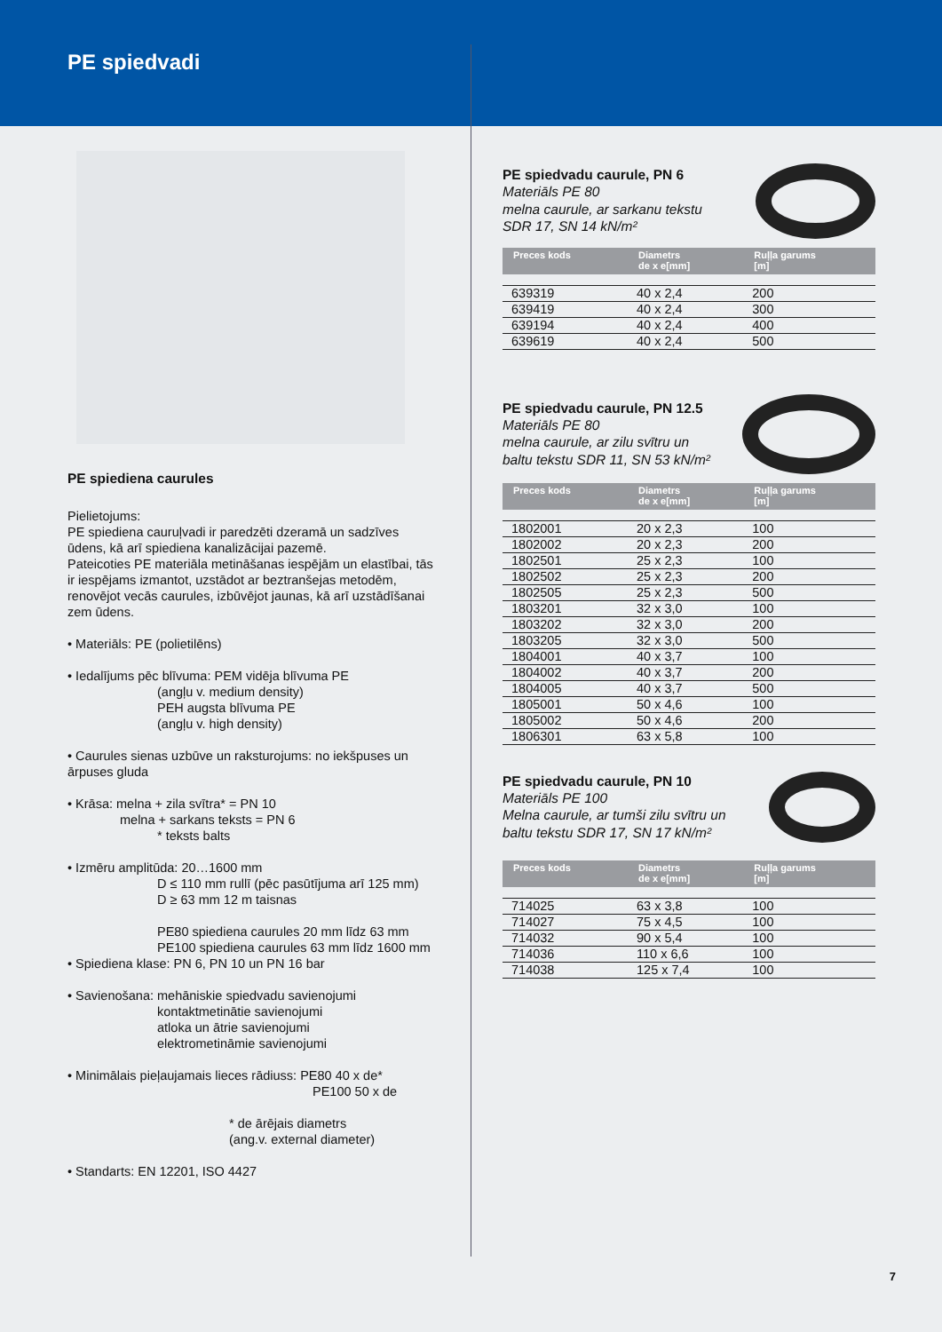PE spiedvadi
PE spiediena caurules
Pielietojums:
PE spiediena cauruļvadi ir paredzēti dzeramā un sadzīves ūdens, kā arī spiediena kanalizācijai pazemē.
Pateicoties PE materiāla metināšanas iespējām un elastībai, tās ir iespējams izmantot, uzstādot ar beztranšejas metodēm, renovējot vecās caurules, izbūvējot jaunas, kā arī uzstādīšanai zem ūdens.
• Materiāls: PE (polietilēns)
• Iedalījums pēc blīvuma: PEM vidēja blīvuma PE
(angļu v. medium density)
PEH augsta blīvuma PE
(angļu v. high density)
• Caurules sienas uzbūve un raksturojums: no iekšpuses un ārpuses gluda
• Krāsa: melna + zila svītra* = PN 10
melna + sarkans teksts = PN 6
* teksts balts
• Izmēru amplitūda: 20…1600 mm
D ≤ 110 mm rullī (pēc pasūtījuma arī 125 mm)
D ≥ 63 mm 12 m taisnas
PE80 spiediena caurules 20 mm līdz 63 mm
PE100 spiediena caurules 63 mm līdz 1600 mm
• Spiediena klase: PN 6, PN 10 un PN 16 bar
• Savienošana: mehāniskie spiedvadu savienojumi
kontaktmetinātie savienojumi
atloka un ātrie savienojumi
elektrometināmie savienojumi
• Minimālais pieļaujamais lieces rādiuss: PE80 40 x de*
PE100 50 x de
* de ārējais diametrs
(ang.v. external diameter)
• Standarts: EN 12201, ISO 4427
PE spiedvadu caurule, PN 6
Materiāls PE 80
melna caurule, ar sarkanu tekstu
SDR 17, SN 14 kN/m²
| Preces kods | Diametrs de x e[mm] | Ruļļa garums [m] |
| --- | --- | --- |
| 639319 | 40 x 2,4 | 200 |
| 639419 | 40 x 2,4 | 300 |
| 639194 | 40 x 2,4 | 400 |
| 639619 | 40 x 2,4 | 500 |
PE spiedvadu caurule, PN 12.5
Materiāls PE 80
melna caurule, ar zilu svītru un
baltu tekstu SDR 11, SN 53 kN/m²
| Preces kods | Diametrs de x e[mm] | Ruļļa garums [m] |
| --- | --- | --- |
| 1802001 | 20 x 2,3 | 100 |
| 1802002 | 20 x 2,3 | 200 |
| 1802501 | 25 x 2,3 | 100 |
| 1802502 | 25 x 2,3 | 200 |
| 1802505 | 25 x 2,3 | 500 |
| 1803201 | 32 x 3,0 | 100 |
| 1803202 | 32 x 3,0 | 200 |
| 1803205 | 32 x 3,0 | 500 |
| 1804001 | 40 x 3,7 | 100 |
| 1804002 | 40 x 3,7 | 200 |
| 1804005 | 40 x 3,7 | 500 |
| 1805001 | 50 x 4,6 | 100 |
| 1805002 | 50 x 4,6 | 200 |
| 1806301 | 63 x 5,8 | 100 |
PE spiedvadu caurule, PN 10
Materiāls PE 100
Melna caurule, ar tumši zilu svītru un
baltu tekstu SDR 17, SN 17 kN/m²
| Preces kods | Diametrs de x e[mm] | Ruļļa garums [m] |
| --- | --- | --- |
| 714025 | 63 x 3,8 | 100 |
| 714027 | 75 x 4,5 | 100 |
| 714032 | 90 x 5,4 | 100 |
| 714036 | 110 x 6,6 | 100 |
| 714038 | 125 x 7,4 | 100 |
7